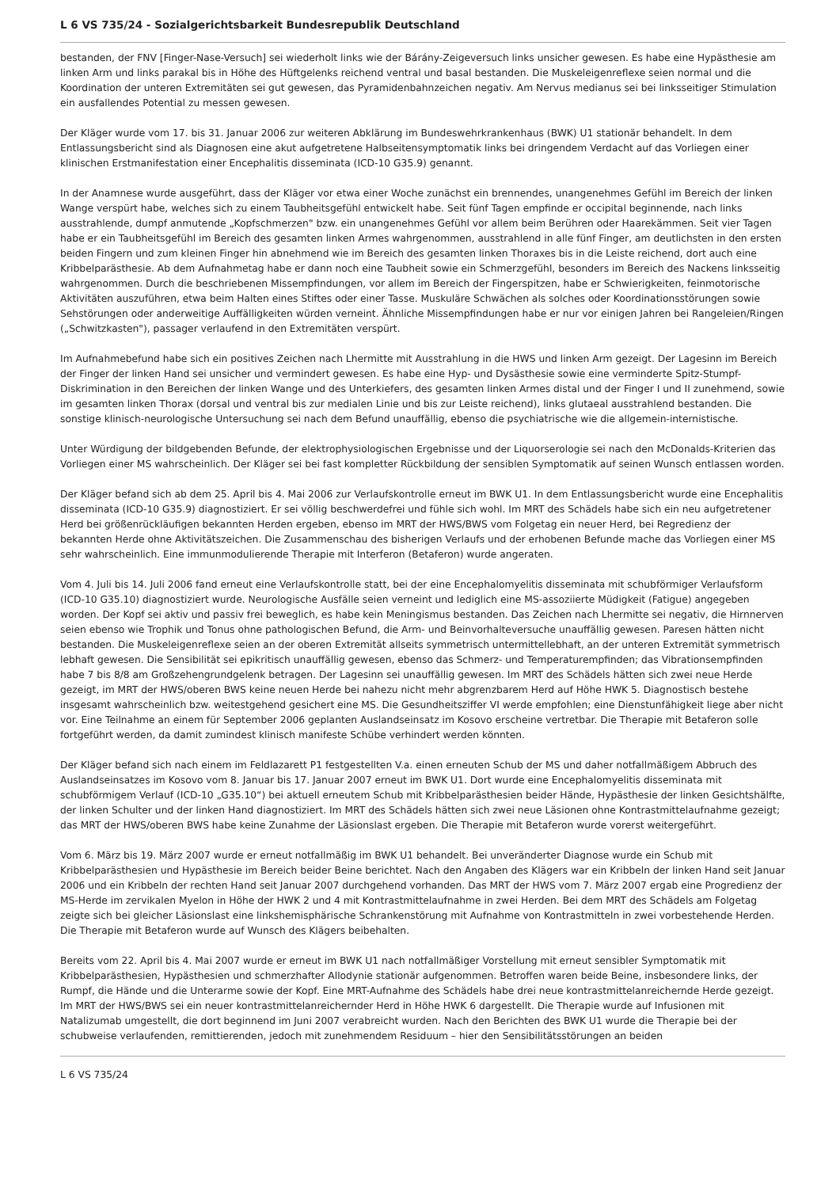L 6 VS 735/24 - Sozialgerichtsbarkeit Bundesrepublik Deutschland
bestanden, der FNV [Finger-Nase-Versuch] sei wiederholt links wie der Bárány-Zeigeversuch links unsicher gewesen. Es habe eine Hypästhesie am linken Arm und links parakal bis in Höhe des Hüftgelenks reichend ventral und basal bestanden. Die Muskeleigenreflexe seien normal und die Koordination der unteren Extremitäten sei gut gewesen, das Pyramidenbahnzeichen negativ. Am Nervus medianus sei bei linksseitiger Stimulation ein ausfallendes Potential zu messen gewesen.
Der Kläger wurde vom 17. bis 31. Januar 2006 zur weiteren Abklärung im Bundeswehrkrankenhaus (BWK) U1 stationär behandelt. In dem Entlassungsbericht sind als Diagnosen eine akut aufgetretene Halbseitensymptomatik links bei dringendem Verdacht auf das Vorliegen einer klinischen Erstmanifestation einer Encephalitis disseminata (ICD-10 G35.9) genannt.
In der Anamnese wurde ausgeführt, dass der Kläger vor etwa einer Woche zunächst ein brennendes, unangenehmes Gefühl im Bereich der linken Wange verspürt habe, welches sich zu einem Taubheitsgefühl entwickelt habe. Seit fünf Tagen empfinde er occipital beginnende, nach links ausstrahlende, dumpf anmutende „Kopfschmerzen" bzw. ein unangenehmes Gefühl vor allem beim Berühren oder Haarekämmen. Seit vier Tagen habe er ein Taubheitsgefühl im Bereich des gesamten linken Armes wahrgenommen, ausstrahlend in alle fünf Finger, am deutlichsten in den ersten beiden Fingern und zum kleinen Finger hin abnehmend wie im Bereich des gesamten linken Thoraxes bis in die Leiste reichend, dort auch eine Kribbelparästhesie. Ab dem Aufnahmetag habe er dann noch eine Taubheit sowie ein Schmerzgefühl, besonders im Bereich des Nackens linksseitig wahrgenommen. Durch die beschriebenen Missempfindungen, vor allem im Bereich der Fingerspitzen, habe er Schwierigkeiten, feinmotorische Aktivitäten auszuführen, etwa beim Halten eines Stiftes oder einer Tasse. Muskuläre Schwächen als solches oder Koordinationsstörungen sowie Sehstörungen oder anderweitige Auffälligkeiten würden verneint. Ähnliche Missempfindungen habe er nur vor einigen Jahren bei Rangeleien/Ringen („Schwitzkasten"), passager verlaufend in den Extremitäten verspürt.
Im Aufnahmebefund habe sich ein positives Zeichen nach Lhermitte mit Ausstrahlung in die HWS und linken Arm gezeigt. Der Lagesinn im Bereich der Finger der linken Hand sei unsicher und vermindert gewesen. Es habe eine Hyp- und Dysästhesie sowie eine verminderte Spitz-Stumpf-Diskrimination in den Bereichen der linken Wange und des Unterkiefers, des gesamten linken Armes distal und der Finger I und II zunehmend, sowie im gesamten linken Thorax (dorsal und ventral bis zur medialen Linie und bis zur Leiste reichend), links glutaeal ausstrahlend bestanden. Die sonstige klinisch-neurologische Untersuchung sei nach dem Befund unauffällig, ebenso die psychiatrische wie die allgemein-internistische.
Unter Würdigung der bildgebenden Befunde, der elektrophysiologischen Ergebnisse und der Liquorserologie sei nach den McDonalds-Kriterien das Vorliegen einer MS wahrscheinlich. Der Kläger sei bei fast kompletter Rückbildung der sensiblen Symptomatik auf seinen Wunsch entlassen worden.
Der Kläger befand sich ab dem 25. April bis 4. Mai 2006 zur Verlaufskontrolle erneut im BWK U1. In dem Entlassungsbericht wurde eine Encephalitis disseminata (ICD-10 G35.9) diagnostiziert. Er sei völlig beschwerdefrei und fühle sich wohl. Im MRT des Schädels habe sich ein neu aufgetretener Herd bei größenrückläufigen bekannten Herden ergeben, ebenso im MRT der HWS/BWS vom Folgetag ein neuer Herd, bei Regredienz der bekannten Herde ohne Aktivitätszeichen. Die Zusammenschau des bisherigen Verlaufs und der erhobenen Befunde mache das Vorliegen einer MS sehr wahrscheinlich. Eine immunmodulierende Therapie mit Interferon (Betaferon) wurde angeraten.
Vom 4. Juli bis 14. Juli 2006 fand erneut eine Verlaufskontrolle statt, bei der eine Encephalomyelitis disseminata mit schubförmiger Verlaufsform (ICD-10 G35.10) diagnostiziert wurde. Neurologische Ausfälle seien verneint und lediglich eine MS-assoziierte Müdigkeit (Fatigue) angegeben worden. Der Kopf sei aktiv und passiv frei beweglich, es habe kein Meningismus bestanden. Das Zeichen nach Lhermitte sei negativ, die Hirnnerven seien ebenso wie Trophik und Tonus ohne pathologischen Befund, die Arm- und Beinvorhalteversuche unauffällig gewesen. Paresen hätten nicht bestanden. Die Muskeleigenreflexe seien an der oberen Extremität allseits symmetrisch untermittellebhaft, an der unteren Extremität symmetrisch lebhaft gewesen. Die Sensibilität sei epikritisch unauffällig gewesen, ebenso das Schmerz- und Temperaturempfinden; das Vibrationsempfinden habe 7 bis 8/8 am Großzehengrundgelenk betragen. Der Lagesinn sei unauffällig gewesen. Im MRT des Schädels hätten sich zwei neue Herde gezeigt, im MRT der HWS/oberen BWS keine neuen Herde bei nahezu nicht mehr abgrenzbarem Herd auf Höhe HWK 5. Diagnostisch bestehe insgesamt wahrscheinlich bzw. weitestgehend gesichert eine MS. Die Gesundheitsziffer VI werde empfohlen; eine Dienstunfähigkeit liege aber nicht vor. Eine Teilnahme an einem für September 2006 geplanten Auslandseinsatz im Kosovo erscheine vertretbar. Die Therapie mit Betaferon solle fortgeführt werden, da damit zumindest klinisch manifeste Schübe verhindert werden könnten.
Der Kläger befand sich nach einem im Feldlazarett P1 festgestellten V.a. einen erneuten Schub der MS und daher notfallmäßigem Abbruch des Auslandseinsatzes im Kosovo vom 8. Januar bis 17. Januar 2007 erneut im BWK U1. Dort wurde eine Encephalomyelitis disseminata mit schubförmigem Verlauf (ICD-10 „G35.10“) bei aktuell erneutem Schub mit Kribbelparästhesien beider Hände, Hypästhesie der linken Gesichtshälfte, der linken Schulter und der linken Hand diagnostiziert. Im MRT des Schädels hätten sich zwei neue Läsionen ohne Kontrastmittelaufnahme gezeigt; das MRT der HWS/oberen BWS habe keine Zunahme der Läsionslast ergeben. Die Therapie mit Betaferon wurde vorerst weitergeführt.
Vom 6. März bis 19. März 2007 wurde er erneut notfallmäßig im BWK U1 behandelt. Bei unveränderter Diagnose wurde ein Schub mit Kribbelparästhesien und Hypästhesie im Bereich beider Beine berichtet. Nach den Angaben des Klägers war ein Kribbeln der linken Hand seit Januar 2006 und ein Kribbeln der rechten Hand seit Januar 2007 durchgehend vorhanden. Das MRT der HWS vom 7. März 2007 ergab eine Progredienz der MS-Herde im zervikalen Myelon in Höhe der HWK 2 und 4 mit Kontrastmittelaufnahme in zwei Herden. Bei dem MRT des Schädels am Folgetag zeigte sich bei gleicher Läsionslast eine linkshemisphärische Schrankenstörung mit Aufnahme von Kontrastmitteln in zwei vorbestehende Herden. Die Therapie mit Betaferon wurde auf Wunsch des Klägers beibehalten.
Bereits vom 22. April bis 4. Mai 2007 wurde er erneut im BWK U1 nach notfallmäßiger Vorstellung mit erneut sensibler Symptomatik mit Kribbelparästhesien, Hypästhesien und schmerzhafter Allodynie stationär aufgenommen. Betroffen waren beide Beine, insbesondere links, der Rumpf, die Hände und die Unterarme sowie der Kopf. Eine MRT-Aufnahme des Schädels habe drei neue kontrastmittelanreichernde Herde gezeigt. Im MRT der HWS/BWS sei ein neuer kontrastmittelanreichernder Herd in Höhe HWK 6 dargestellt. Die Therapie wurde auf Infusionen mit Natalizumab umgestellt, die dort beginnend im Juni 2007 verabreicht wurden. Nach den Berichten des BWK U1 wurde die Therapie bei der schubweise verlaufenden, remittierenden, jedoch mit zunehmendem Residuum – hier den Sensibilitätsstörungen an beiden
L 6 VS 735/24